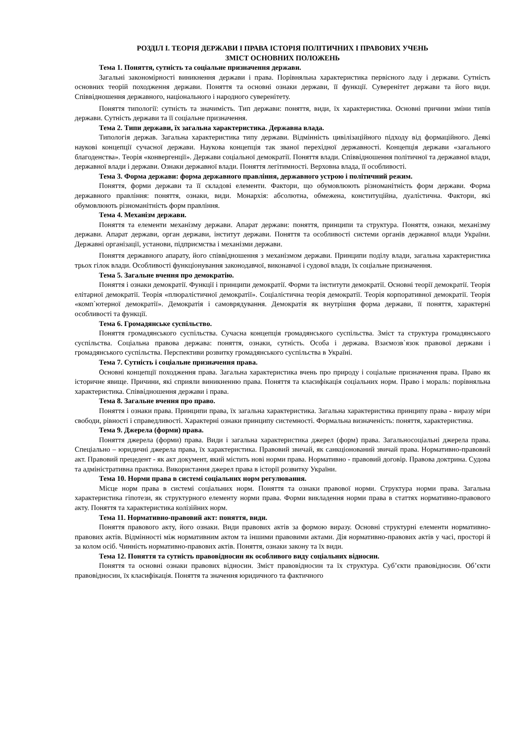РОЗДІЛ І. ТЕОРІЯ ДЕРЖАВИ І ПРАВА ІСТОРІЯ ПОЛІТИЧНИХ І ПРАВОВИХ УЧЕНЬ
ЗМІСТ ОСНОВНИХ ПОЛОЖЕНЬ
Тема 1. Поняття, сутність та соціальне призначення держави.
Загальні закономірності виникнення держави і права. Порівняльна характеристика первісного ладу і держави. Сутність основних теорій походження держави. Поняття та основні ознаки держави, її функції. Суверенітет держави та його види. Співвідношення державного, національного і народного суверенітету.
Поняття типології: сутність та значимість. Тип держави: поняття, види, їх характеристика. Основні причини зміни типів держави. Сутність держави та її соціальне призначення.
Тема 2. Типи держави, їх загальна характеристика. Державна влада.
Типологія держав. Загальна характеристика типу держави. Відмінність цивілізаційного підходу від формаційного. Деякі наукові концепції сучасної держави. Наукова концепція так званої перехідної державності. Концепція держави «загального благоденства». Теорія «конвергенції». Держави соціальної демократії. Поняття влади. Співвідношення політичної та державної влади, державної влади і держави. Ознаки державної влади. Поняття легітимності. Верховна влада, її особливості.
Тема 3. Форма держави: форма державного правління, державного устрою і політичний режим.
Поняття, форми держави та її складові елементи. Фактори, що обумовлюють різноманітність форм держави. Форма державного правління: поняття, ознаки, види. Монархія: абсолютна, обмежена, конституційна, дуалістична. Фактори, які обумовлюють різноманітність форм правління.
Тема 4. Механізм держави.
Поняття та елементи механізму держави. Апарат держави: поняття, принципи та структура. Поняття, ознаки, механізму держави. Апарат держави, орган держави, інститут держави. Поняття та особливості системи органів державної влади України. Державні організації, установи, підприємства і механізми держави.
Поняття державного апарату, його співвідношення з механізмом держави. Принципи поділу влади, загальна характеристика трьох гілок влади. Особливості функціонування законодавчої, виконавчої і судової влади, їх соціальне призначення.
Тема 5. Загальне вчення про демократію.
Поняття і ознаки демократії. Функції і принципи демократії. Форми та інститути демократії. Основні теорії демократії. Теорія елітарної демократії. Теорія «плюралістичної демократії». Соціалістична теорія демократії. Теорія корпоративної демократії. Теорія «комп`ютерної демократії». Демократія і самоврядування. Демократія як внутрішня форма держави, її поняття, характерні особливості та функції.
Тема 6. Громадянське суспільство.
Поняття громадянського суспільства. Сучасна концепція громадянського суспільства. Зміст та структура громадянського суспільства. Соціальна правова держава: поняття, ознаки, сутність. Особа і держава. Взаємозв`язок правової держави і громадянського суспільства. Перспективи розвитку громадянського суспільства в Україні.
Тема 7. Сутність і соціальне призначення права.
Основні концепції походження права. Загальна характеристика вчень про природу і соціальне призначення права. Право як історичне явище. Причини, які сприяли виникненню права. Поняття та класифікація соціальних норм. Право і мораль: порівняльна характеристика. Співвідношення держави і права.
Тема 8. Загальне вчення про право.
Поняття і ознаки права. Принципи права, їх загальна характеристика. Загальна характеристика принципу права - виразу міри свободи, рівності і справедливості. Характерні ознаки принципу системності. Формальна визначеність: поняття, характеристика.
Тема 9. Джерела (форми) права.
Поняття джерела (форми) права. Види і загальна характеристика джерел (форм) права. Загальносоціальні джерела права. Спеціально – юридичні джерела права, їх характеристика. Правовий звичай, як санкціонований звичай права. Нормативно-правовий акт. Правовий прецедент - як акт документ, який містить нові норми права. Нормативно - правовий договір. Правова доктрина. Судова та адміністративна практика. Використання джерел права в історії розвитку України.
Тема 10. Норми права в системі соціальних норм регулювання.
Місце норм права в системі соціальних норм. Поняття та ознаки правової норми. Структура норми права. Загальна характеристика гіпотези, як структурного елементу норми права. Форми викладення норми права в статтях нормативно-правового акту. Поняття та характеристика колізійних норм.
Тема 11. Нормативно-правовий акт: поняття, види.
Поняття правового акту, його ознаки. Види правових актів за формою виразу. Основні структурні елементи нормативно-правових актів. Відмінності між нормативним актом та іншими правовими актами. Дія нормативно-правових актів у часі, просторі й за колом осіб. Чинність нормативно-правових актів. Поняття, ознаки закону та їх види.
Тема 12. Поняття та сутність правовідносин як особливого виду соціальних відносин.
Поняття та основні ознаки правових відносин. Зміст правовідносин та їх структура. Суб’єкти правовідносин. Об’єкти правовідносин, їх класифікація. Поняття та значення юридичного та фактичного